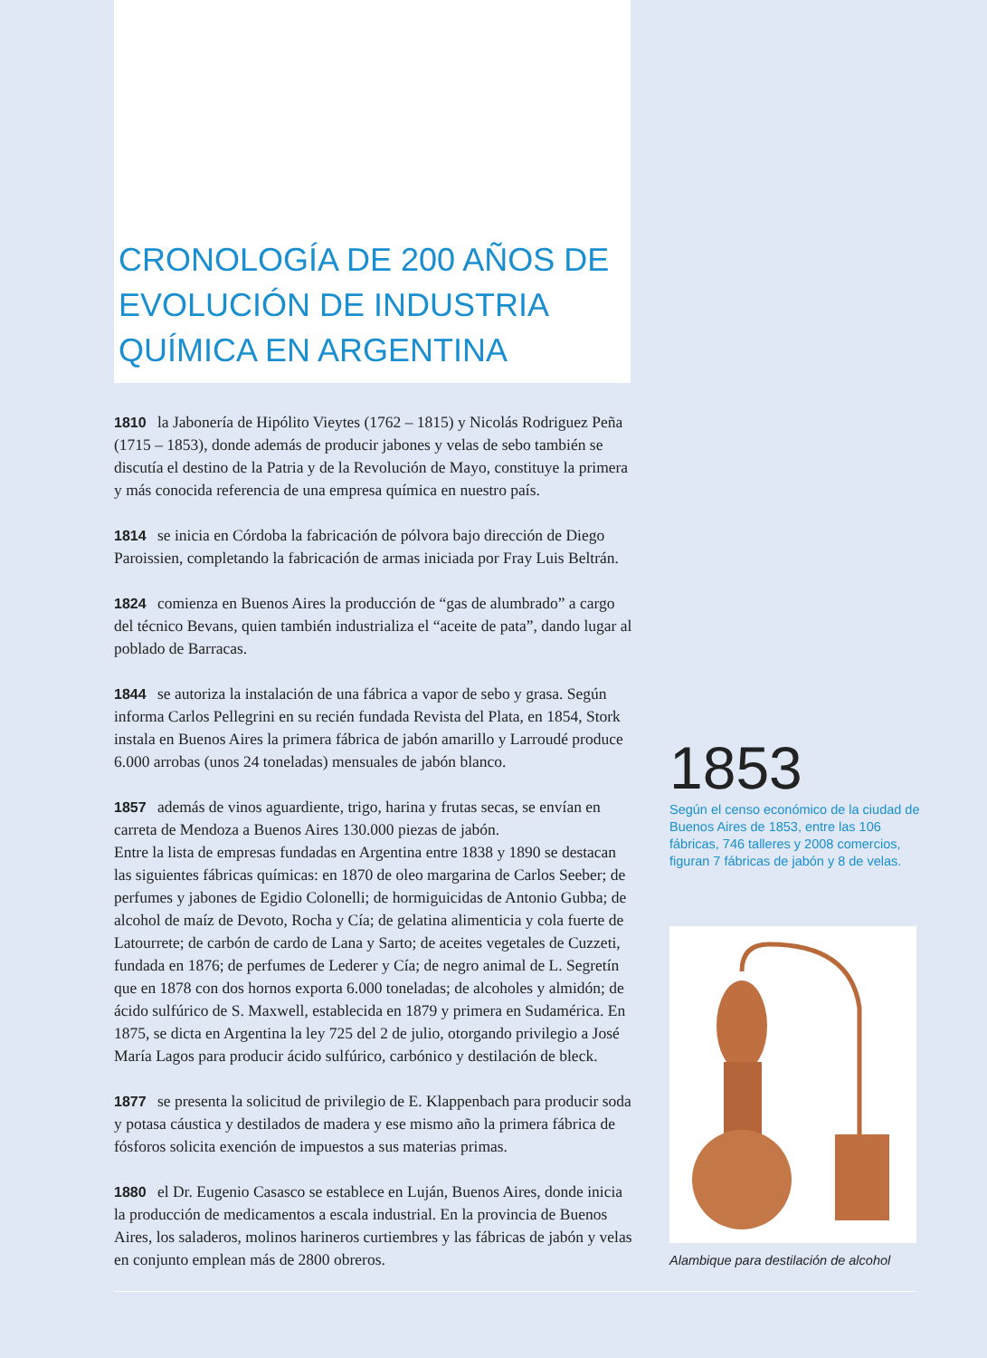CRONOLOGÍA DE 200 AÑOS DE EVOLUCIÓN DE INDUSTRIA QUÍMICA EN ARGENTINA
1810 la Jabonería de Hipólito Vieytes (1762 – 1815) y Nicolás Rodriguez Peña (1715 – 1853), donde además de producir jabones y velas de sebo también se discutía el destino de la Patria y de la Revolución de Mayo, constituye la primera y más conocida referencia de una empresa química en nuestro país.
1814 se inicia en Córdoba la fabricación de pólvora bajo dirección de Diego Paroissien, completando la fabricación de armas iniciada por Fray Luis Beltrán.
1824 comienza en Buenos Aires la producción de “gas de alumbrado” a cargo del técnico Bevans, quien también industrializa el “aceite de pata”, dando lugar al poblado de Barracas.
1844 se autoriza la instalación de una fábrica a vapor de sebo y grasa. Según informa Carlos Pellegrini en su recién fundada Revista del Plata, en 1854, Stork instala en Buenos Aires la primera fábrica de jabón amarillo y Larroudé produce 6.000 arrobas (unos 24 toneladas) mensuales de jabón blanco.
1857 además de vinos aguardiente, trigo, harina y frutas secas, se envían en carreta de Mendoza a Buenos Aires 130.000 piezas de jabón.
Entre la lista de empresas fundadas en Argentina entre 1838 y 1890 se destacan las siguientes fábricas químicas: en 1870 de oleo margarina de Carlos Seeber; de perfumes y jabones de Egidio Colonelli; de hormiguicidas de Antonio Gubba; de alcohol de maíz de Devoto, Rocha y Cía; de gelatina alimenticia y cola fuerte de Latourrete; de carbón de cardo de Lana y Sarto; de aceites vegetales de Cuzzeti, fundada en 1876; de perfumes de Lederer y Cía; de negro animal de L. Segretín que en 1878 con dos hornos exporta 6.000 toneladas; de alcoholes y almidón; de ácido sulfúrico de S. Maxwell, establecida en 1879 y primera en Sudamérica. En 1875, se dicta en Argentina la ley 725 del 2 de julio, otorgando privilegio a José María Lagos para producir ácido sulfúrico, carbónico y destilación de bleck.
1877 se presenta la solicitud de privilegio de E. Klappenbach para producir soda y potasa cáustica y destilados de madera y ese mismo año la primera fábrica de fósforos solicita exención de impuestos a sus materias primas.
1880 el Dr. Eugenio Casasco se establece en Luján, Buenos Aires, donde inicia la producción de medicamentos a escala industrial. En la provincia de Buenos Aires, los saladeros, molinos harineros curtiembres y las fábricas de jabón y velas en conjunto emplean más de 2800 obreros.
1853
Según el censo económico de la ciudad de Buenos Aires de 1853, entre las 106 fábricas, 746 talleres y 2008 comercios, figuran 7 fábricas de jabón y 8 de velas.
Alambique para destilación de alcohol